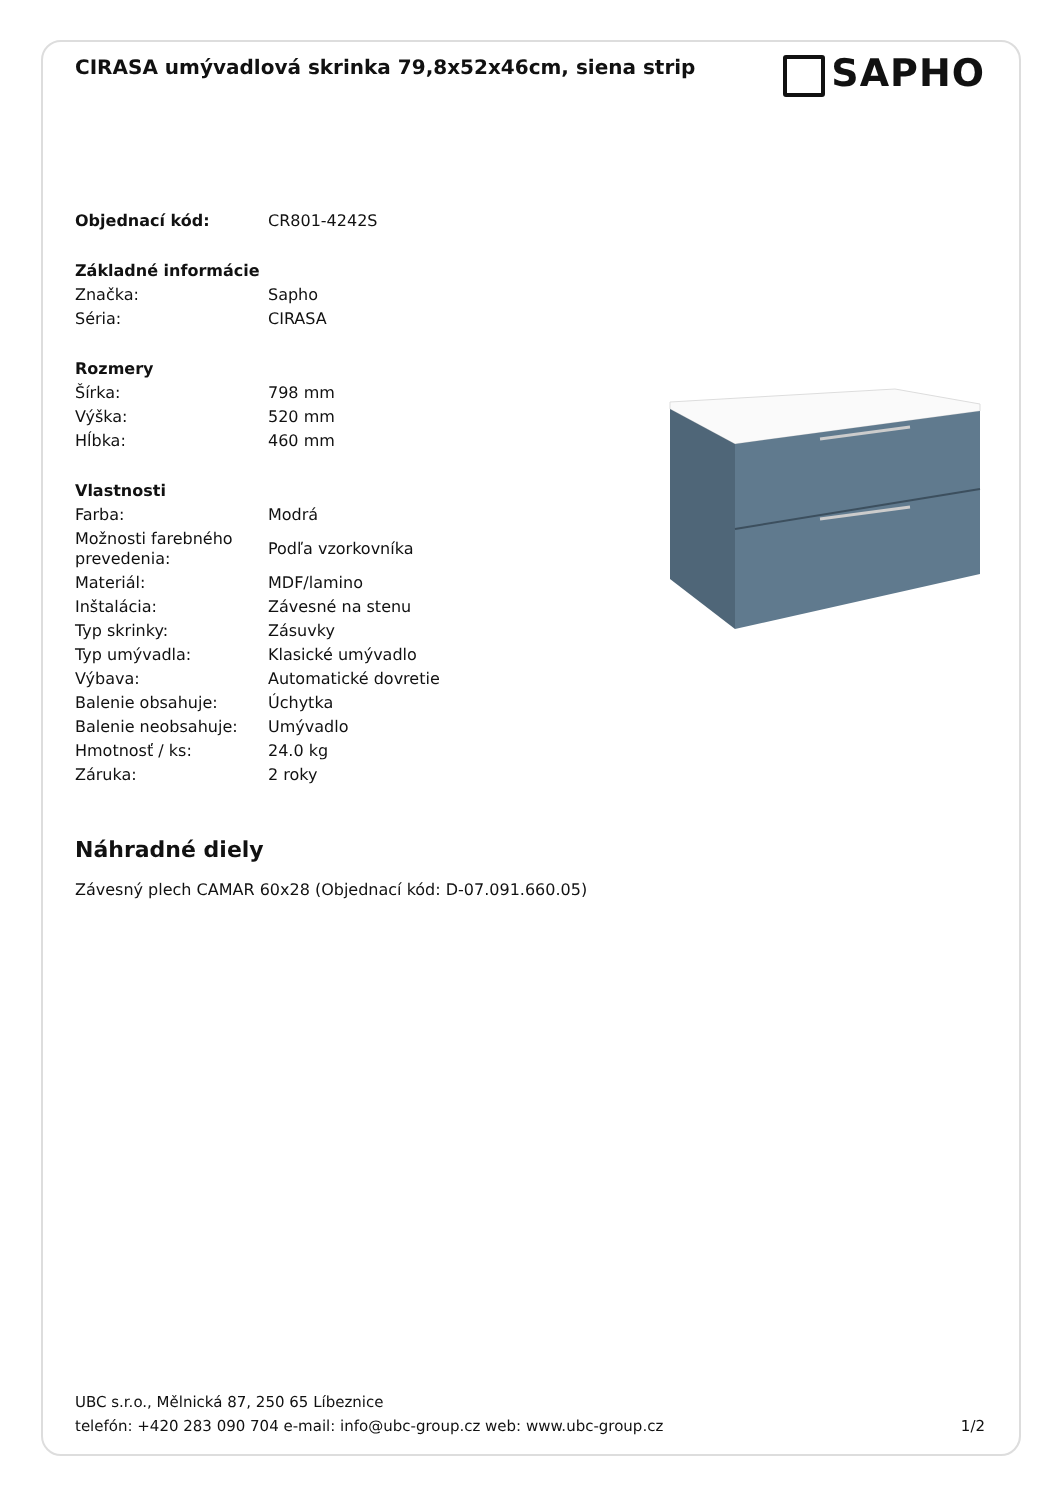CIRASA umývadlová skrinka 79,8x52x46cm, siena strip
SAPHO
| Objednací kód: | CR801-4242S |
| Základné informácie | |
| Značka: | Sapho |
| Séria: | CIRASA |
| Rozmery | |
| Šírka: | 798 mm |
| Výška: | 520 mm |
| Hĺbka: | 460 mm |
| Vlastnosti | |
| Farba: | Modrá |
| Možnosti farebného prevedenia: | Podľa vzorkovníka |
| Materiál: | MDF/lamino |
| Inštalácia: | Závesné na stenu |
| Typ skrinky: | Zásuvky |
| Typ umývadla: | Klasické umývadlo |
| Výbava: | Automatické dovretie |
| Balenie obsahuje: | Úchytka |
| Balenie neobsahuje: | Umývadlo |
| Hmotnosť / ks: | 24.0 kg |
| Záruka: | 2 roky |
Náhradné diely
Závesný plech CAMAR 60x28 (Objednací kód: D-07.091.660.05)
UBC s.r.o., Mělnická 87, 250 65 Líbeznice
telefón: +420 283 090 704 e-mail: info@ubc-group.cz web: www.ubc-group.cz 1/2